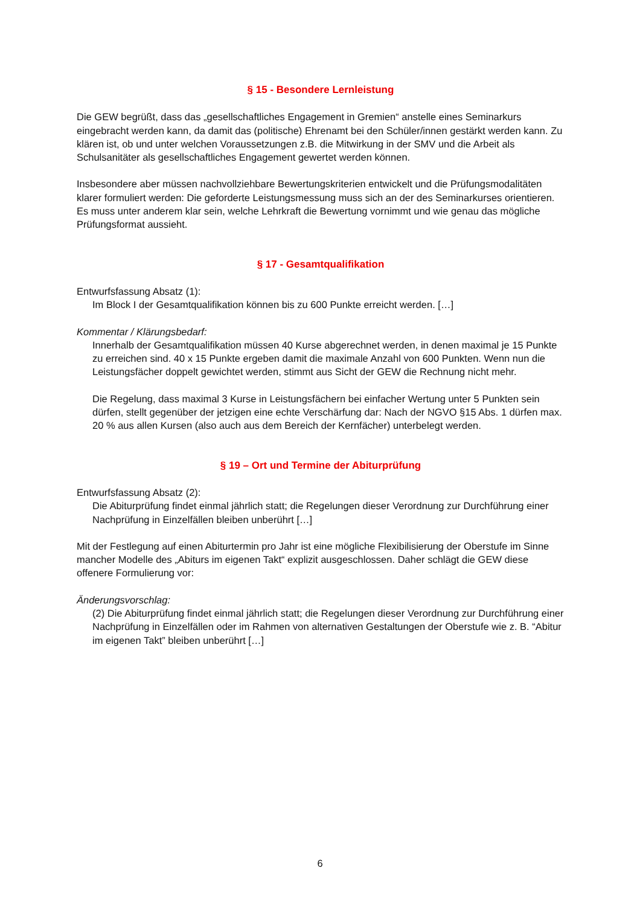§ 15 - Besondere Lernleistung
Die GEW begrüßt, dass das „gesellschaftliches Engagement in Gremien“ anstelle eines Seminarkurs eingebracht werden kann, da damit das (politische) Ehrenamt bei den Schüler/innen gestärkt werden kann. Zu klären ist, ob und unter welchen Voraussetzungen z.B. die Mitwirkung in der SMV und die Arbeit als Schulsanitäter als gesellschaftliches Engagement gewertet werden können.
Insbesondere aber müssen nachvollziehbare Bewertungskriterien entwickelt und die Prüfungsmodalitäten klarer formuliert werden: Die geforderte Leistungsmessung muss sich an der des Seminarkurses orientieren. Es muss unter anderem klar sein, welche Lehrkraft die Bewertung vornimmt und wie genau das mögliche Prüfungsformat aussieht.
§ 17 - Gesamtqualifikation
Entwurfsfassung Absatz (1):
Im Block I der Gesamtqualifikation können bis zu 600 Punkte erreicht werden. […]
Kommentar / Klärungsbedarf:
Innerhalb der Gesamtqualifikation müssen 40 Kurse abgerechnet werden, in denen maximal je 15 Punkte zu erreichen sind. 40 x 15 Punkte ergeben damit die maximale Anzahl von 600 Punkten. Wenn nun die Leistungsfächer doppelt gewichtet werden, stimmt aus Sicht der GEW die Rechnung nicht mehr.
Die Regelung, dass maximal 3 Kurse in Leistungsfächern bei einfacher Wertung unter 5 Punkten sein dürfen, stellt gegenüber der jetzigen eine echte Verschärfung dar: Nach der NGVO §15 Abs. 1 dürfen max. 20 % aus allen Kursen (also auch aus dem Bereich der Kernfächer) unterbelegt werden.
§ 19 – Ort und Termine der Abiturprüfung
Entwurfsfassung Absatz (2):
Die Abiturprüfung findet einmal jährlich statt; die Regelungen dieser Verordnung zur Durchführung einer Nachprüfung in Einzelfällen bleiben unberührt […]
Mit der Festlegung auf einen Abiturtermin pro Jahr ist eine mögliche Flexibilisierung der Oberstufe im Sinne mancher Modelle des „Abiturs im eigenen Takt“ explizit ausgeschlossen. Daher schlägt die GEW diese offenere Formulierung vor:
Änderungsvorschlag:
(2) Die Abiturprüfung findet einmal jährlich statt; die Regelungen dieser Verordnung zur Durchführung einer Nachprüfung in Einzelfällen oder im Rahmen von alternativen Gestaltungen der Oberstufe wie z. B. “Abitur im eigenen Takt” bleiben unberührt […]
6